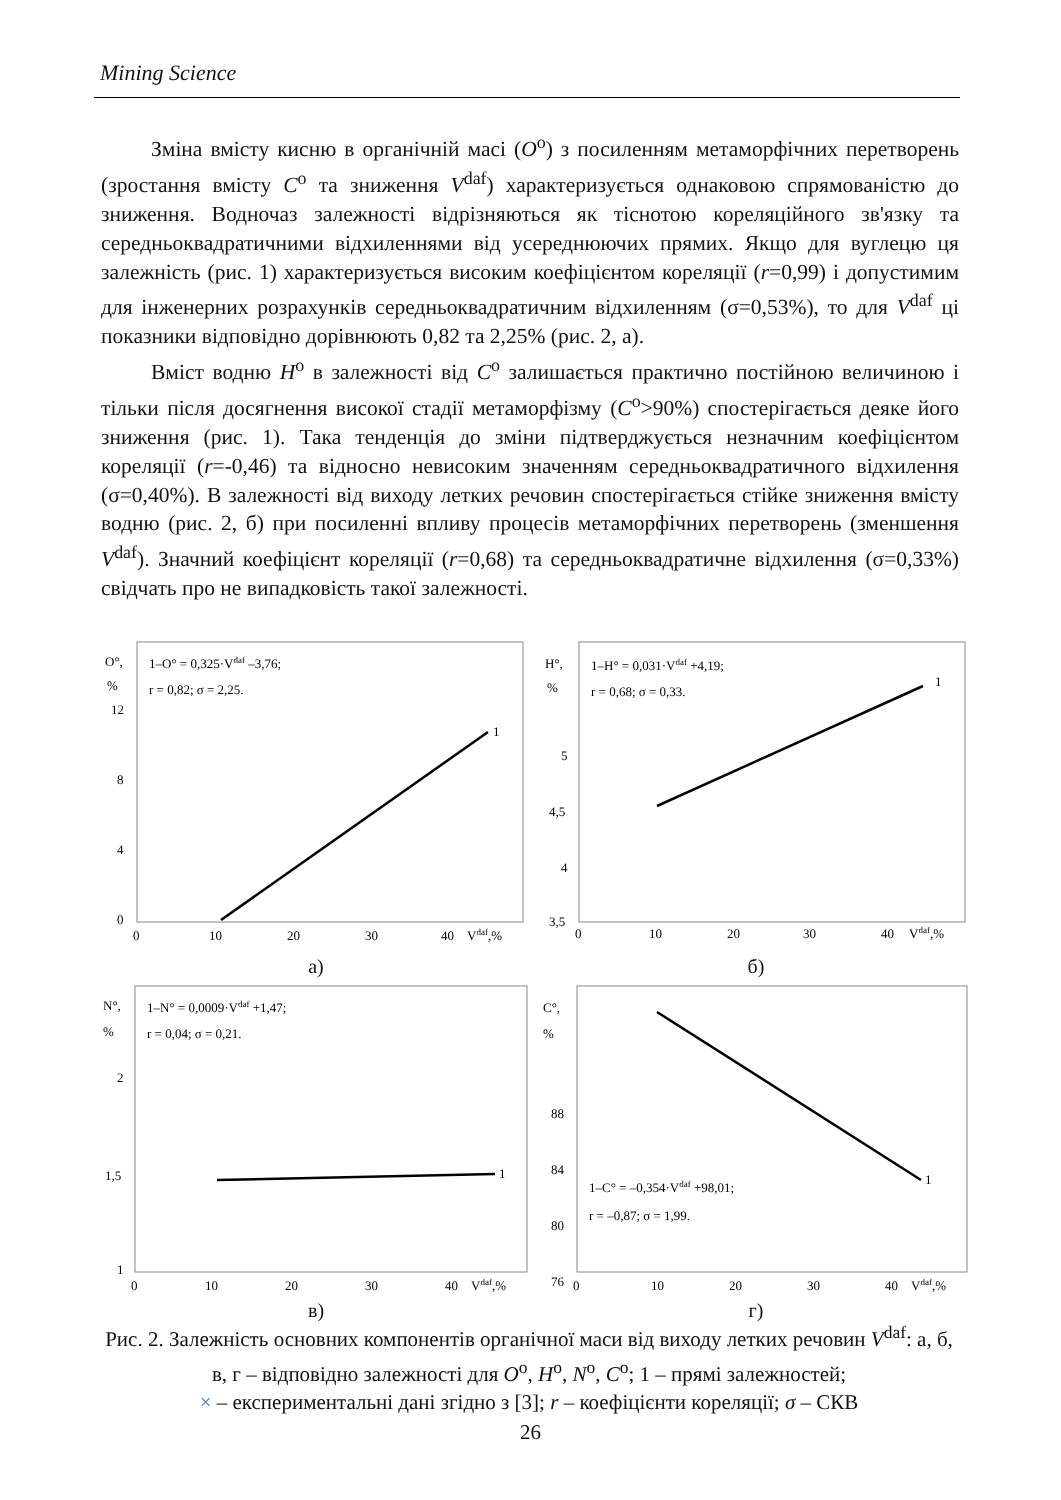Mining Science
Зміна вмісту кисню в органічній масі (O<sup>o</sup>) з посиленням метаморфічних перетворень (зростання вмісту C<sup>o</sup> та зниження V<sup>daf</sup>) характеризується однаковою спрямованістю до зниження. Водночаз залежності відрізняються як тіснотою кореляційного зв'язку та середньоквадратичними відхиленнями від усереднюючих прямих. Якщо для вуглецю ця залежність (рис. 1) характеризується високим коефіцієнтом кореляції (r=0,99) і допустимим для інженерних розрахунків середньоквадратичним відхиленням (σ=0,53%), то для V<sup>daf</sup> ці показники відповідно дорівнюють 0,82 та 2,25% (рис. 2, а).
Вміст водню H<sup>o</sup> в залежності від C<sup>o</sup> залишається практично постійною величиною і тільки після досягнення високої стадії метаморфізму (C<sup>o</sup>>90%) спостерігається деяке його зниження (рис. 1). Така тенденція до зміни підтверджується незначним коефіцієнтом кореляції (r=-0,46) та відносно невисоким значенням середньоквадратичного відхилення (σ=0,40%). В залежності від виходу летких речовин спостерігається стійке зниження вмісту водню (рис. 2, б) при посиленні впливу процесів метаморфічних перетворень (зменшення V<sup>daf</sup>). Значний коефіцієнт кореляції (r=0,68) та середньоквадратичне відхилення (σ=0,33%) свідчать про не випадковість такої залежності.
O°,
%
1–O° = 0,325·Vdaf –3,76;
r = 0,82; σ = 2,25.
12
8
4
0
0
10
20
30
40
Vdaf,%
1
а)
H°,
%
1–H° = 0,031·Vdaf +4,19;
r = 0,68; σ = 0,33.
5
4,5
4
3,5
0
10
20
30
40
Vdaf,%
1
б)
N°,
%
1–N° = 0,0009·Vdaf +1,47;
r = 0,04; σ = 0,21.
2
1,5
1
0
10
20
30
40
Vdaf,%
1
в)
C°,
%
88
84
80
76
0
10
20
30
40
Vdaf,%
1–C° = –0,354·Vdaf +98,01;
r = –0,87; σ = 1,99.
1
г)
Рис. 2. Залежність основних компонентів органічної маси від виходу летких речовин V<sup>daf</sup>: а, б, в, г – відповідно залежності для O<sup>o</sup>, H<sup>o</sup>, N<sup>o</sup>, C<sup>o</sup>; 1 – прямі залежностей;
× – експериментальні дані згідно з [3]; r – коефіцієнти кореляції; σ – СКВ
26